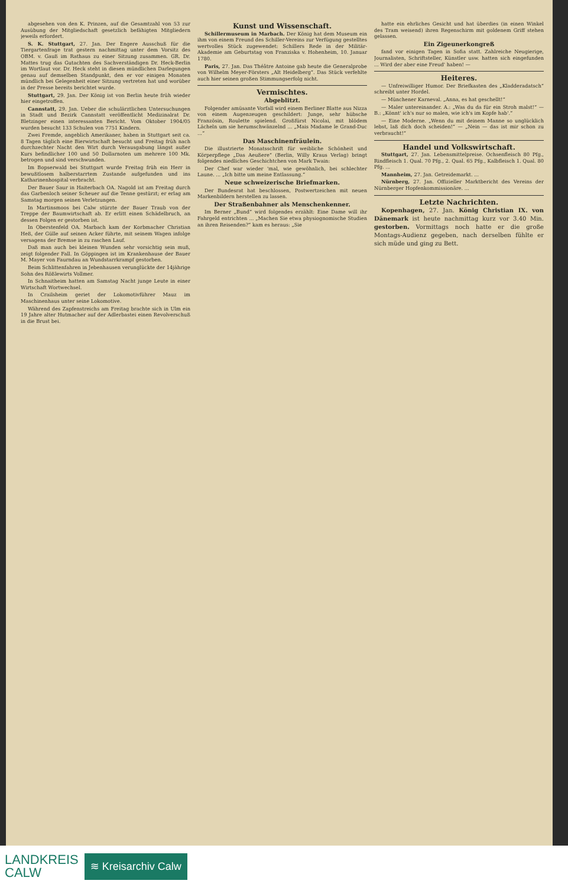abgesehen von den K. Prinzen, auf die Gesamtzahl von 53 zur Ausübung der Mitgliedschaft gesetzlich befähigten Mitgliedern jeweils erfordert.
S. K. Stuttgart, 27. Jan. Der Engere Ausschuß für die Tiergartenfrage trat gestern nachmittag unter dem Vorsitz des OBM. v. Gauß im Rathaus zu einer Sitzung zusammen. GR. Dr. Mattes trug das Gutachten des Sachverständigen Dr. Heck-Berlin im Wortlaut vor. Dr. Heck steht in diesen mündlichen Darlegungen genau auf demselben Standpunkt, den er vor einigen Monaten mündlich bei Gelegenheit einer Sitzung vertreten hat und worüber in der Presse bereits berichtet wurde.
Stuttgart, 29. Jan. Der König ist von Berlin heute früh wieder hier eingetroffen.
Cannstatt, 29. Jan. Ueber die schulärztlichen Untersuchungen in Stadt und Bezirk Cannstatt veröffentlicht Medizinalrat Dr. Bletzinger einen interessanten Bericht. Vom Oktober 1904/05 wurden besucht 133 Schulen von 7751 Kindern.
Zwei Fremde, angeblich Amerikaner, haben in Stuttgart seit ca. 8 Tagen täglich eine Bierwirtschaft besucht und Freitag früh nach durchzechter Nacht den Wirt durch Verausgabung längst außer Kurs befindlicher 100 und 50 Dollarnoten um mehrere 100 Mk. betrogen und sind verschwunden.
Im Bopserwald bei Stuttgart wurde Freitag früh ein Herr in bewußtlosem halberstarrtem Zustande aufgefunden und ins Katharinenhospital verbracht.
Der Bauer Saur in Haiterbach OA. Nagold ist am Freitag durch das Garbenloch seiner Scheuer auf die Tenne gestürzt; er erlag am Samstag morgen seinen Verletzungen.
In Martinsmoos bei Calw stürzte der Bauer Traub von der Treppe der Baumwirtschaft ab. Er erlitt einen Schädelbruch, an dessen Folgen er gestorben ist.
In Oberstenfeld OA. Marbach kam der Korbmacher Christian Heß, der Gülle auf seinen Acker führte, mit seinem Wagen infolge versagens der Bremse in zu raschen Lauf.
Daß man auch bei kleinen Wunden sehr vorsichtig sein muß, zeigt folgender Fall. In Göppingen ist im Krankenhause der Bauer M. Mayer von Faurndau an Wundstarrkrampf gestorben.
Beim Schlittenfahren in Jebenhausen verunglückte der 14jährige Sohn des Rößlewirts Vollmer.
In Schnaitheim hatten am Samstag Nacht junge Leute in einer Wirtschaft Wortwechsel.
In Crailsheim geriet der Lokomotivführer Mauz im Maschinenhaus unter seine Lokomotive.
Während des Zapfenstreichs am Freitag brachte sich in Ulm ein 19 Jahre alter Hutmacher auf der Adlerbastei einen Revolverschuß in die Brust bei.
Kunst und Wissenschaft.
Schillermuseum in Marbach. Der König hat dem Museum ein ihm von einem Freund des Schiller-Vereins zur Verfügung gestelltes wertvolles Stück zugewendet: Schillers Rede in der Militär-Akademie am Geburtstag von Franziska v. Hohenheim, 10. Januar 1780.
Paris, 27. Jan. Das Théâtre Antoine gab heute die Generalprobe von Wilhelm Meyer-Försters „Alt Heidelberg“. Das Stück verfehlte auch hier seinen großen Stimmungserfolg nicht.
Vermischtes.
Abgeblitzt.
Folgender amüsante Vorfall wird einem Berliner Blatte aus Nizza von einem Augenzeugen geschildert: Junge, sehr hübsche Französin, Roulette spielend. Großfürst Nicolai, mit blödem Lächeln um sie herumschwänzelnd ... „Mais Madame le Grand-Duc ...“
Das Maschinenfräulein.
Die illustrierte Monatsschrift für weibliche Schönheit und Körperpflege „Das Aeußere“ (Berlin, Willy Kraus Verlag) bringt folgendes niedliches Geschichtchen von Mark Twain:
Der Chef war wieder 'mal, wie gewöhnlich, bei schlechter Laune. ... „Ich bitte um meine Entlassung.“
Neue schweizerische Briefmarken.
Der Bundesrat hat beschlossen, Postwertzeichen mit neuen Markenbildern herstellen zu lassen.
Der Straßenbahner als Menschenkenner.
Im Berner „Bund“ wird folgendes erzählt: Eine Dame will ihr Fahrgeld entrichten ... „Machen Sie etwa physiognomische Studien an ihren Reisenden?“ kam es heraus: „Sie
hatte ein ehrliches Gesicht und hat überdies (in einen Winkel des Tram weisend) ihren Regenschirm mit goldenem Griff stehen gelassen.
Ein Zigeunerkongreß
fand vor einigen Tagen in Sofia statt. Zahlreiche Neugierige, Journalisten, Schriftsteller, Künstler usw. hatten sich eingefunden ... Wird der aber eine Freud' haben! —
Heiteres.
— Unfreiwilliger Humor. Der Briefkasten des „Kladderadatsch“ schreibt unter Hordel.
— Münchener Karneval. „Anna, es hat geschellt!“
— Maler untereinander. A.: „Was du da für ein Stroh malst!“ — B.: „Könnt' ich's nur so malen, wie ich's im Kopfe hab'.“
— Eine Moderne. „Wenn du mit deinem Manne so unglücklich lebst, laß dich doch scheiden!“ — „Nein — das ist mir schon zu verbraucht!“
Handel und Volkswirtschaft.
Stuttgart, 27. Jan. Lebensmittelpreise. Ochsenfleisch 80 Pfg., Rindfleisch 1. Qual. 70 Pfg., 2. Qual. 65 Pfg., Kalbfleisch 1. Qual. 80 Pfg. ...
Mannheim, 27. Jan. Getreidemarkt. ...
Nürnberg, 27. Jan. Offizieller Marktbericht des Vereins der Nürnberger Hopfenkommissionäre. ...
Letzte Nachrichten.
Kopenhagen, 27. Jan. König Christian IX. von Dänemark ist heute nachmittag kurz vor 3.40 Min. gestorben. Vormittags noch hatte er die große Montags-Audienz gegeben, nach derselben fühlte er sich müde und ging zu Bett.
LANDKREIS
CALW
≋ Kreisarchiv Calw